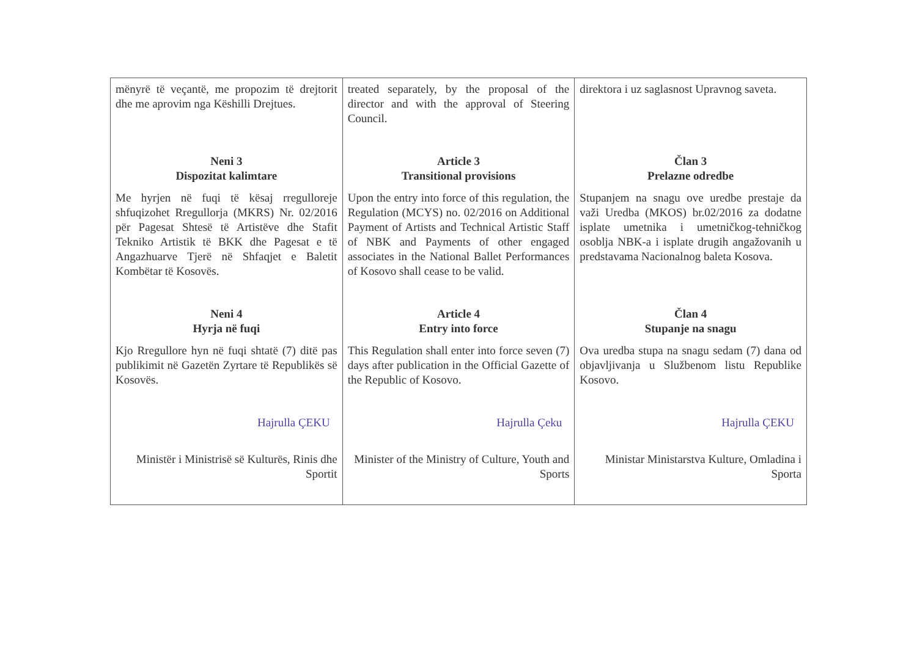| mënyrë të veçantë, me propozim të drejtorit dhe me aprovim nga Këshilli Drejtues. | treated separately, by the proposal of the director and with the approval of Steering Council. | direktora i uz saglasnost Upravnog saveta. |
| Neni 3 Dispozitat kalimtare | Article 3 Transitional provisions | Član 3 Prelazne odredbe |
| Me hyrjen në fuqi të kësaj rregulloreje shfuqizohet Rregullorja (MKRS) Nr. 02/2016 për Pagesat Shtesë të Artistëve dhe Stafit Tekniko Artistik të BKK dhe Pagesat e të Angazhuarve Tjerë në Shfaqjet e Baletit Kombëtar të Kosovës. | Upon the entry into force of this regulation, the Regulation (MCYS) no. 02/2016 on Additional Payment of Artists and Technical Artistic Staff of NBK and Payments of other engaged associates in the National Ballet Performances of Kosovo shall cease to be valid. | Stupanjem na snagu ove uredbe prestaje da važi Uredba (MKOS) br.02/2016 za dodatne isplate umetnika i umetničkog-tehničkog osoblja NBK-a i isplate drugih angažovanih u predstavama Nacionalnog baleta Kosova. |
| Neni 4 Hyrja në fuqi | Article 4 Entry into force | Član 4 Stupanje na snagu |
| Kjo Rregullore hyn në fuqi shtatë (7) ditë pas publikimit në Gazetën Zyrtare të Republikës së Kosovës. | This Regulation shall enter into force seven (7) days after publication in the Official Gazette of the Republic of Kosovo. | Ova uredba stupa na snagu sedam (7) dana od objavljivanja u Službenom listu Republike Kosovo. |
| Hajrulla ÇEKU | Hajrulla Çeku | Hajrulla ÇEKU |
| Ministër i Ministrisë së Kulturës, Rinis dhe Sportit | Minister of the Ministry of Culture, Youth and Sports | Ministar Ministarstva Kulture, Omladina i Sporta |